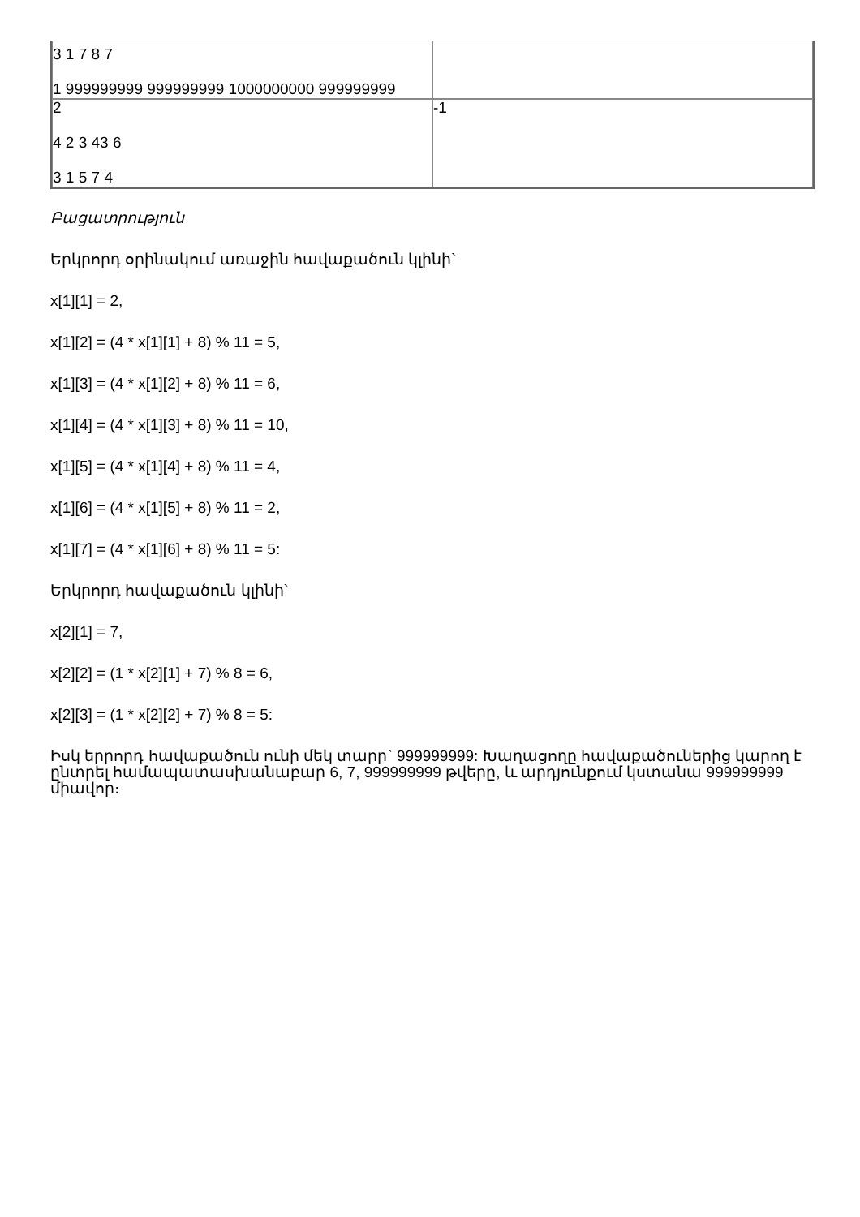| 3 1 7 8 7 1 999999999 999999999 1000000000 999999999 | |
| 2 4 2 3 43 6 3 1 5 7 4 | -1 |
Բացատրություն
Երկրորդ օրինակում առաջին հավաքածուն կլինի`
x[1][1] = 2,
x[1][2] = (4 * x[1][1] + 8) % 11 = 5,
x[1][3] = (4 * x[1][2] + 8) % 11 = 6,
x[1][4] = (4 * x[1][3] + 8) % 11 = 10,
x[1][5] = (4 * x[1][4] + 8) % 11 = 4,
x[1][6] = (4 * x[1][5] + 8) % 11 = 2,
x[1][7] = (4 * x[1][6] + 8) % 11 = 5:
Երկրորդ հավաքածուն կլինի`
x[2][1] = 7,
x[2][2] = (1 * x[2][1] + 7) % 8 = 6,
x[2][3] = (1 * x[2][2] + 7) % 8 = 5:
Իսկ երրորդ հավաքածուն ունի մեկ տարր` 999999999: Խաղացողը հավաքածուներից կարող է ընտրել համապատասխանաբար 6, 7, 999999999 թվերը, և արդյունքում կստանա 999999999 միավոր։